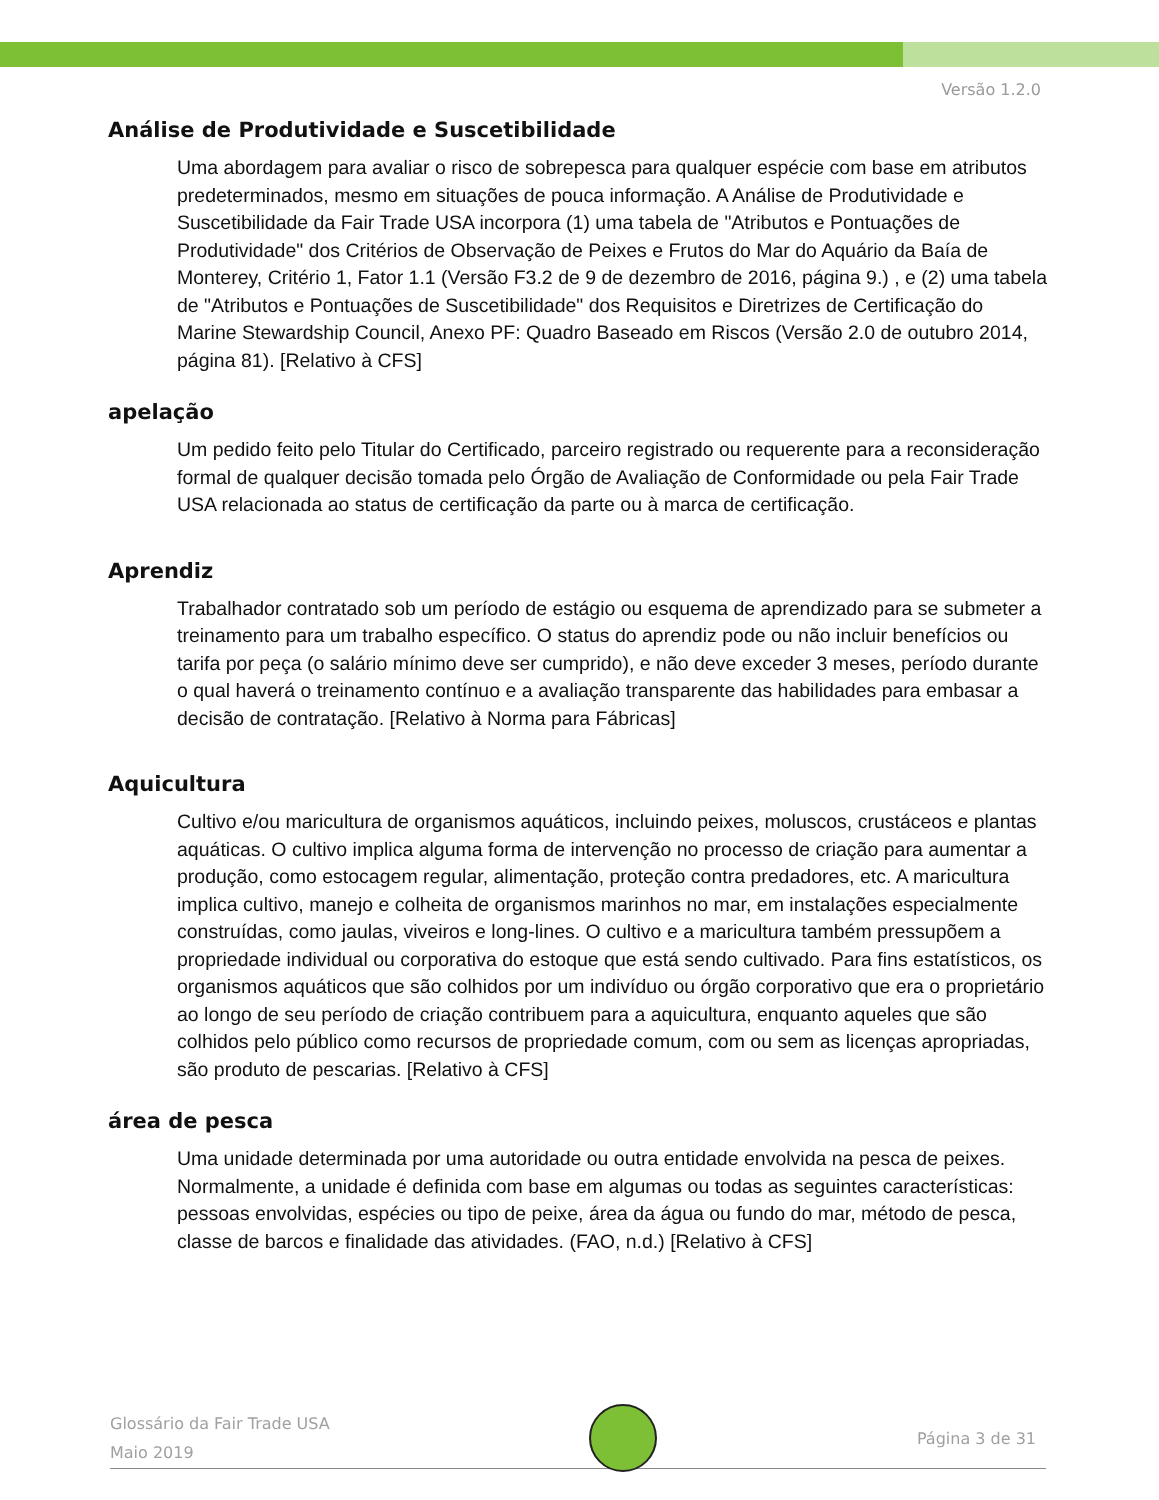Versão 1.2.0
Análise de Produtividade e Suscetibilidade
Uma abordagem para avaliar o risco de sobrepesca para qualquer espécie com base em atributos predeterminados, mesmo em situações de pouca informação. A Análise de Produtividade e Suscetibilidade da Fair Trade USA incorpora (1) uma tabela de "Atributos e Pontuações de Produtividade" dos Critérios de Observação de Peixes e Frutos do Mar do Aquário da Baía de Monterey, Critério 1, Fator 1.1 (Versão F3.2 de 9 de dezembro de 2016, página 9.) , e (2) uma tabela de "Atributos e Pontuações de Suscetibilidade" dos Requisitos e Diretrizes de Certificação do Marine Stewardship Council, Anexo PF: Quadro Baseado em Riscos (Versão 2.0 de outubro 2014, página 81). [Relativo à CFS]
apelação
Um pedido feito pelo Titular do Certificado, parceiro registrado ou requerente para a reconsideração formal de qualquer decisão tomada pelo Órgão de Avaliação de Conformidade ou pela Fair Trade USA relacionada ao status de certificação da parte ou à marca de certificação.
Aprendiz
Trabalhador contratado sob um período de estágio ou esquema de aprendizado para se submeter a treinamento para um trabalho específico. O status do aprendiz pode ou não incluir benefícios ou tarifa por peça (o salário mínimo deve ser cumprido), e não deve exceder 3 meses, período durante o qual haverá o treinamento contínuo e a avaliação transparente das habilidades para embasar a decisão de contratação. [Relativo à Norma para Fábricas]
Aquicultura
Cultivo e/ou maricultura de organismos aquáticos, incluindo peixes, moluscos, crustáceos e plantas aquáticas. O cultivo implica alguma forma de intervenção no processo de criação para aumentar a produção, como estocagem regular, alimentação, proteção contra predadores, etc. A maricultura implica cultivo, manejo e colheita de organismos marinhos no mar, em instalações especialmente construídas, como jaulas, viveiros e long-lines. O cultivo e a maricultura também pressupõem a propriedade individual ou corporativa do estoque que está sendo cultivado. Para fins estatísticos, os organismos aquáticos que são colhidos por um indivíduo ou órgão corporativo que era o proprietário ao longo de seu período de criação contribuem para a aquicultura, enquanto aqueles que são colhidos pelo público como recursos de propriedade comum, com ou sem as licenças apropriadas, são produto de pescarias. [Relativo à CFS]
área de pesca
Uma unidade determinada por uma autoridade ou outra entidade envolvida na pesca de peixes. Normalmente, a unidade é definida com base em algumas ou todas as seguintes características: pessoas envolvidas, espécies ou tipo de peixe, área da água ou fundo do mar, método de pesca, classe de barcos e finalidade das atividades. (FAO, n.d.) [Relativo à CFS]
Glossário da Fair Trade USA
Maio 2019
Página 3 de 31